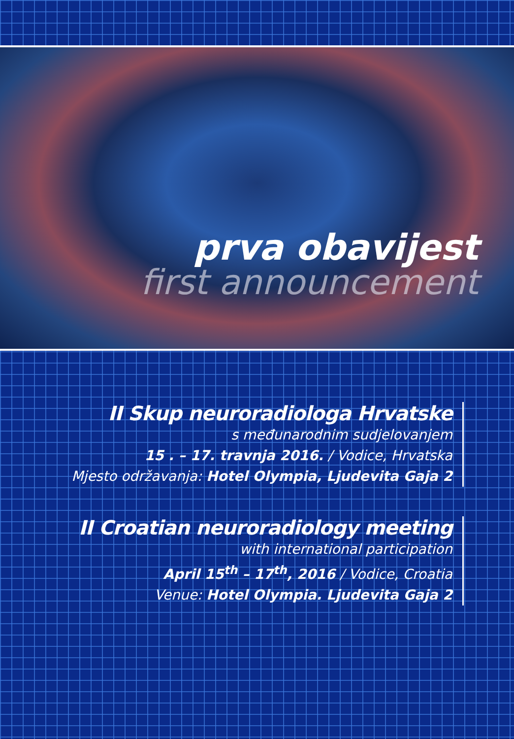prva obavijest
first announcement
II Skup neuroradiologa Hrvatske
s međunarodnim sudjelovanjem
15 . – 17. travnja 2016. / Vodice, Hrvatska
Mjesto održavanja: Hotel Olympia, Ljudevita Gaja 2
II Croatian neuroradiology meeting
with international participation
April 15<sup>th</sup> – 17<sup>th</sup>, 2016 / Vodice, Croatia
Venue: Hotel Olympia. Ljudevita Gaja 2